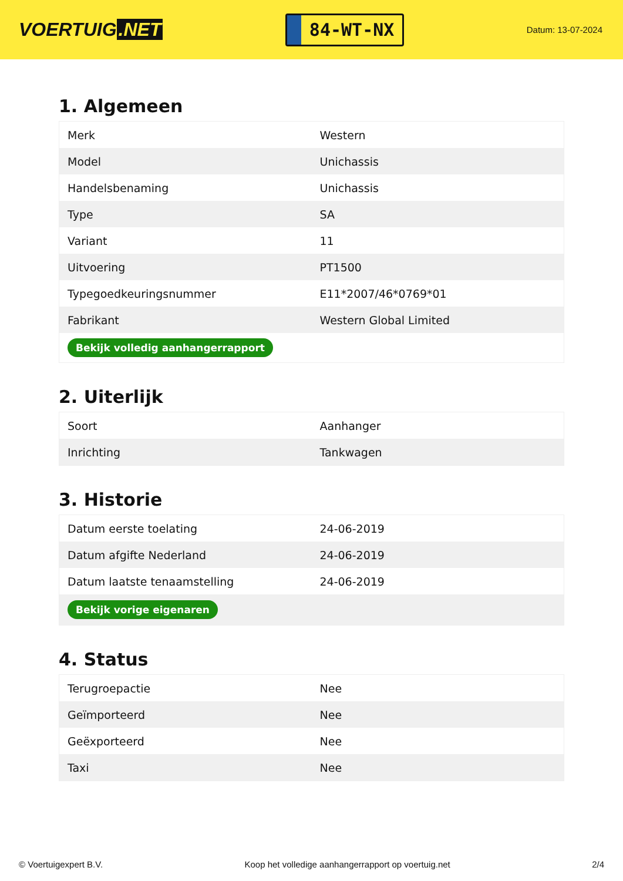VOERTUIG.NET
84-WT-NX
Datum: 13-07-2024
1. Algemeen
| Merk | Western |
| Model | Unichassis |
| Handelsbenaming | Unichassis |
| Type | SA |
| Variant | 11 |
| Uitvoering | PT1500 |
| Typegoedkeuringsnummer | E11*2007/46*0769*01 |
| Fabrikant | Western Global Limited |
| Bekijk volledig aanhangerrapport | |
2. Uiterlijk
| Soort | Aanhanger |
| Inrichting | Tankwagen |
3. Historie
| Datum eerste toelating | 24-06-2019 |
| Datum afgifte Nederland | 24-06-2019 |
| Datum laatste tenaamstelling | 24-06-2019 |
| Bekijk vorige eigenaren | |
4. Status
| Terugroepactie | Nee |
| Geïmporteerd | Nee |
| Geëxporteerd | Nee |
| Taxi | Nee |
© Voertuigexpert B.V. Koop het volledige aanhangerrapport op voertuig.net 2/4